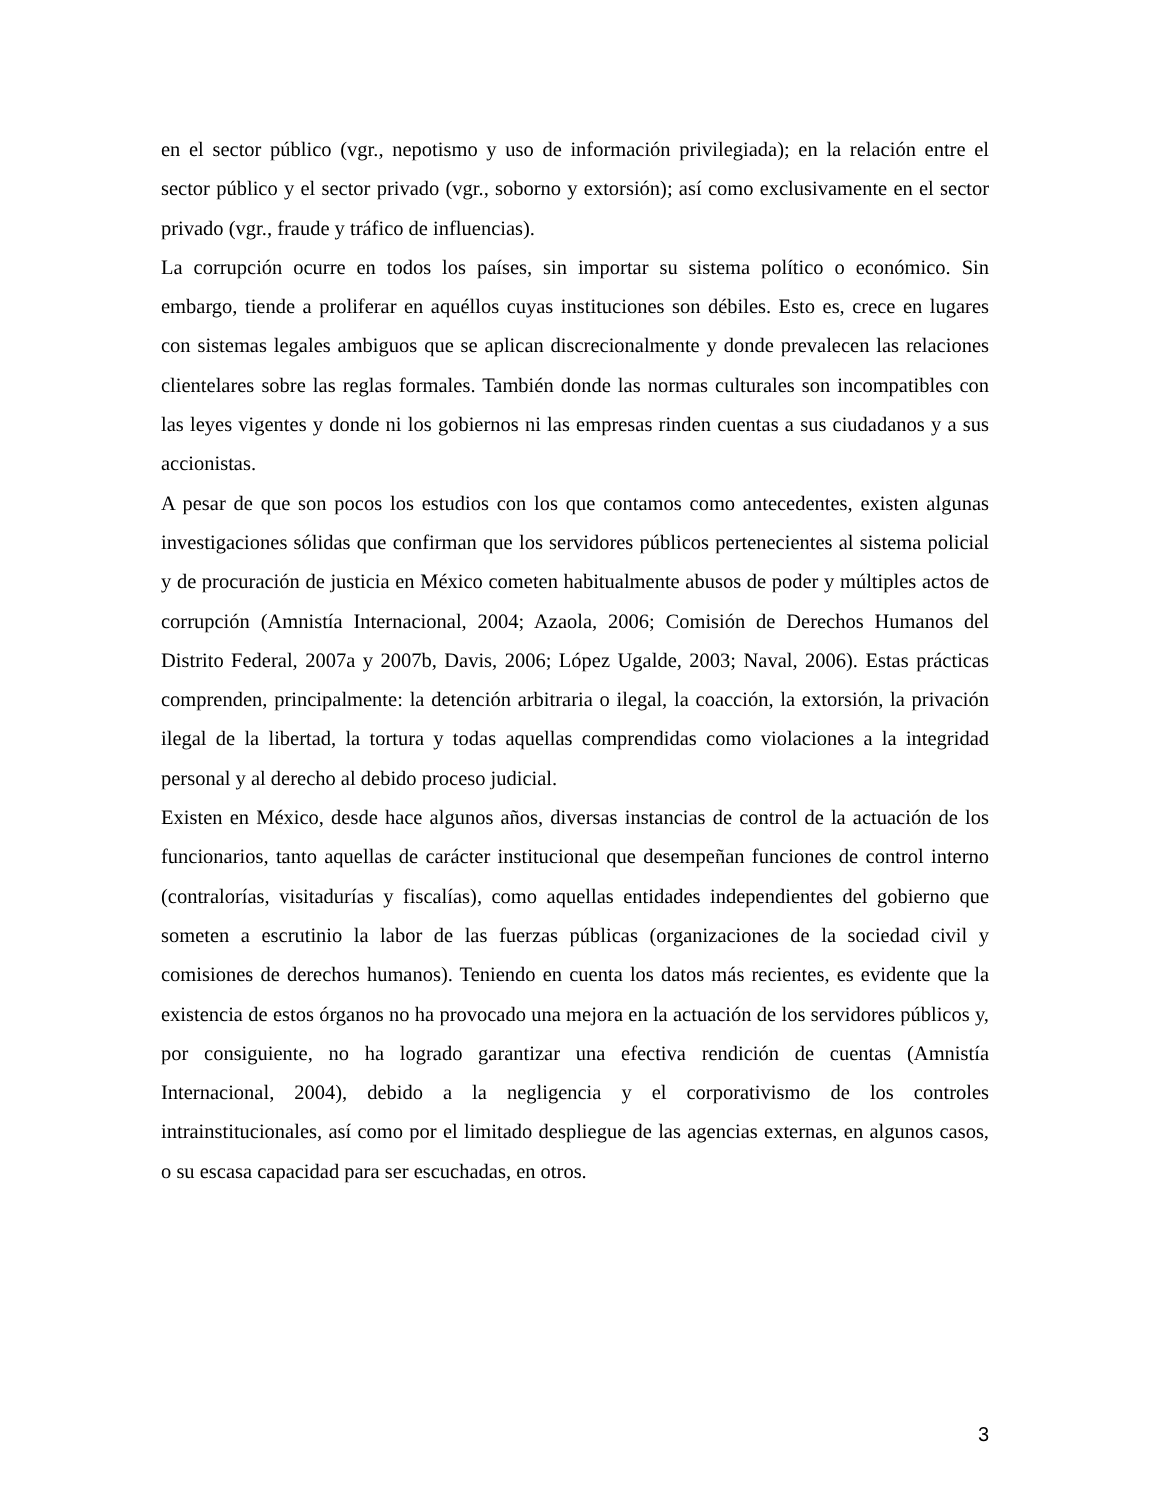en el sector público (vgr., nepotismo y uso de información privilegiada); en la relación entre el sector público y el sector privado (vgr., soborno y extorsión); así como exclusivamente en el sector privado (vgr., fraude y tráfico de influencias).
La corrupción ocurre en todos los países, sin importar su sistema político o económico. Sin embargo, tiende a proliferar en aquéllos cuyas instituciones son débiles. Esto es, crece en lugares con sistemas legales ambiguos que se aplican discrecionalmente y donde prevalecen las relaciones clientelares sobre las reglas formales. También donde las normas culturales son incompatibles con las leyes vigentes y donde ni los gobiernos ni las empresas rinden cuentas a sus ciudadanos y a sus accionistas.
A pesar de que son pocos los estudios con los que contamos como antecedentes, existen algunas investigaciones sólidas que confirman que los servidores públicos pertenecientes al sistema policial y de procuración de justicia en México cometen habitualmente abusos de poder y múltiples actos de corrupción (Amnistía Internacional, 2004; Azaola, 2006; Comisión de Derechos Humanos del Distrito Federal, 2007a y 2007b, Davis, 2006; López Ugalde, 2003; Naval, 2006). Estas prácticas comprenden, principalmente: la detención arbitraria o ilegal, la coacción, la extorsión, la privación ilegal de la libertad, la tortura y todas aquellas comprendidas como violaciones a la integridad personal y al derecho al debido proceso judicial.
Existen en México, desde hace algunos años, diversas instancias de control de la actuación de los funcionarios, tanto aquellas de carácter institucional que desempeñan funciones de control interno (contralorías, visitadurías y fiscalías), como aquellas entidades independientes del gobierno que someten a escrutinio la labor de las fuerzas públicas (organizaciones de la sociedad civil y comisiones de derechos humanos). Teniendo en cuenta los datos más recientes, es evidente que la existencia de estos órganos no ha provocado una mejora en la actuación de los servidores públicos y, por consiguiente, no ha logrado garantizar una efectiva rendición de cuentas (Amnistía Internacional, 2004), debido a la negligencia y el corporativismo de los controles intrainstitucionales, así como por el limitado despliegue de las agencias externas, en algunos casos, o su escasa capacidad para ser escuchadas, en otros.
3